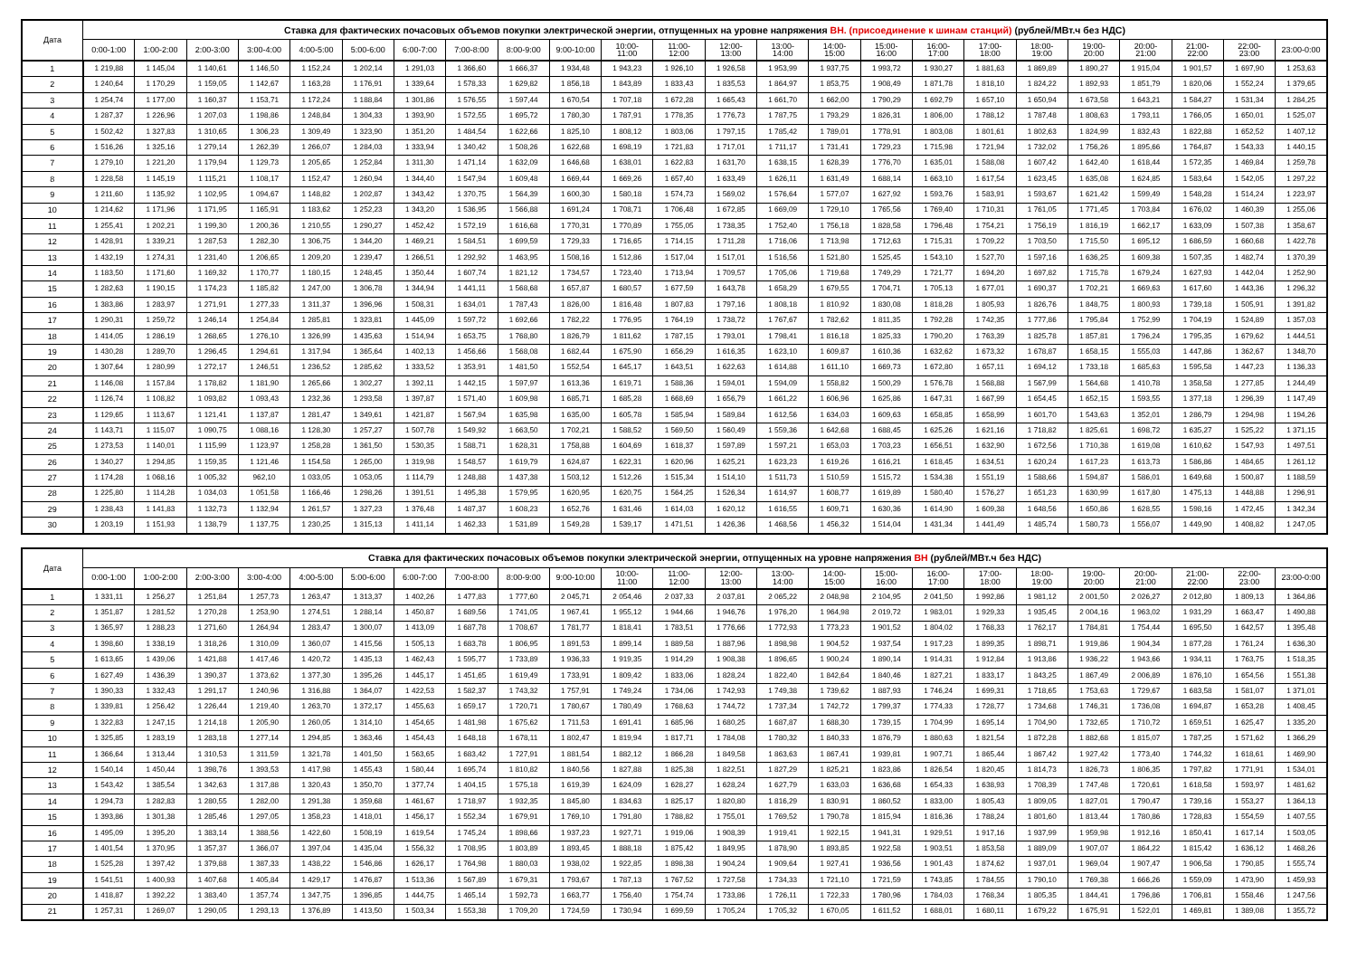| Дата | Ставка для фактических почасовых объемов покупки электрической энергии, отпущенных на уровне напряжения ВН. (присоединение к шинам станций) (рублей/МВт.ч без НДС) | | | | | | | | | | | | | | | | | | | | | | | |
| --- | --- | --- | --- | --- | --- | --- | --- | --- | --- | --- | --- | --- | --- | --- | --- | --- | --- | --- | --- | --- | --- | --- | --- | --- |
| | 0:00-1:00 | 1:00-2:00 | 2:00-3:00 | 3:00-4:00 | 4:00-5:00 | 5:00-6:00 | 6:00-7:00 | 7:00-8:00 | 8:00-9:00 | 9:00-10:00 | 10:00- 11:00 | 11:00- 12:00 | 12:00- 13:00 | 13:00- 14:00 | 14:00- 15:00 | 15:00- 16:00 | 16:00- 17:00 | 17:00- 18:00 | 18:00- 19:00 | 19:00- 20:00 | 20:00- 21:00 | 21:00- 22:00 | 22:00- 23:00 | 23:00-0:00 |
| 1 | 1 219,88 | 1 145,04 | 1 140,61 | 1 146,50 | 1 152,24 | 1 202,14 | 1 291,03 | 1 366,60 | 1 666,37 | 1 934,48 | 1 943,23 | 1 926,10 | 1 926,58 | 1 953,99 | 1 937,75 | 1 993,72 | 1 930,27 | 1 881,63 | 1 869,89 | 1 890,27 | 1 915,04 | 1 901,57 | 1 697,90 | 1 253,63 |
| 2 | 1 240,64 | 1 170,29 | 1 159,05 | 1 142,67 | 1 163,28 | 1 176,91 | 1 339,64 | 1 578,33 | 1 629,82 | 1 856,18 | 1 843,89 | 1 833,43 | 1 835,53 | 1 864,97 | 1 853,75 | 1 908,49 | 1 871,78 | 1 818,10 | 1 824,22 | 1 892,93 | 1 851,79 | 1 820,06 | 1 552,24 | 1 379,65 |
| 3 | 1 254,74 | 1 177,00 | 1 160,37 | 1 153,71 | 1 172,24 | 1 188,84 | 1 301,86 | 1 576,55 | 1 597,44 | 1 670,54 | 1 707,18 | 1 672,28 | 1 665,43 | 1 661,70 | 1 662,00 | 1 790,29 | 1 692,79 | 1 657,10 | 1 650,94 | 1 673,58 | 1 643,21 | 1 584,27 | 1 531,34 | 1 284,25 |
| 4 | 1 287,37 | 1 226,96 | 1 207,03 | 1 198,86 | 1 248,84 | 1 304,33 | 1 393,90 | 1 572,55 | 1 695,72 | 1 780,30 | 1 787,91 | 1 778,35 | 1 776,73 | 1 787,75 | 1 793,29 | 1 826,31 | 1 806,00 | 1 788,12 | 1 787,48 | 1 808,63 | 1 793,11 | 1 766,05 | 1 650,01 | 1 525,07 |
| 5 | 1 502,42 | 1 327,83 | 1 310,65 | 1 306,23 | 1 309,49 | 1 323,90 | 1 351,20 | 1 484,54 | 1 622,66 | 1 825,10 | 1 808,12 | 1 803,06 | 1 797,15 | 1 785,42 | 1 789,01 | 1 778,91 | 1 803,08 | 1 801,61 | 1 802,63 | 1 824,99 | 1 832,43 | 1 822,88 | 1 652,52 | 1 407,12 |
| 6 | 1 516,26 | 1 325,16 | 1 279,14 | 1 262,39 | 1 266,07 | 1 284,03 | 1 333,94 | 1 340,42 | 1 508,26 | 1 622,68 | 1 698,19 | 1 721,83 | 1 717,01 | 1 711,17 | 1 731,41 | 1 729,23 | 1 715,98 | 1 721,94 | 1 732,02 | 1 756,26 | 1 895,66 | 1 764,87 | 1 543,33 | 1 440,15 |
| 7 | 1 279,10 | 1 221,20 | 1 179,94 | 1 129,73 | 1 205,65 | 1 252,84 | 1 311,30 | 1 471,14 | 1 632,09 | 1 646,68 | 1 638,01 | 1 622,83 | 1 631,70 | 1 638,15 | 1 628,39 | 1 776,70 | 1 635,01 | 1 588,08 | 1 607,42 | 1 642,40 | 1 618,44 | 1 572,35 | 1 469,84 | 1 259,78 |
| 8 | 1 228,58 | 1 145,19 | 1 115,21 | 1 108,17 | 1 152,47 | 1 260,94 | 1 344,40 | 1 547,94 | 1 609,48 | 1 669,44 | 1 669,26 | 1 657,40 | 1 633,49 | 1 626,11 | 1 631,49 | 1 688,14 | 1 663,10 | 1 617,54 | 1 623,45 | 1 635,08 | 1 624,85 | 1 583,64 | 1 542,05 | 1 297,22 |
| 9 | 1 211,60 | 1 135,92 | 1 102,95 | 1 094,67 | 1 148,82 | 1 202,87 | 1 343,42 | 1 370,75 | 1 564,39 | 1 600,30 | 1 580,18 | 1 574,73 | 1 569,02 | 1 576,64 | 1 577,07 | 1 627,92 | 1 593,76 | 1 583,91 | 1 593,67 | 1 621,42 | 1 599,49 | 1 548,28 | 1 514,24 | 1 223,97 |
| 10 | 1 214,62 | 1 171,96 | 1 171,95 | 1 165,91 | 1 183,62 | 1 252,23 | 1 343,20 | 1 536,95 | 1 566,88 | 1 691,24 | 1 708,71 | 1 706,48 | 1 672,85 | 1 669,09 | 1 729,10 | 1 765,56 | 1 769,40 | 1 710,31 | 1 761,05 | 1 771,45 | 1 703,84 | 1 676,02 | 1 460,39 | 1 255,06 |
| 11 | 1 255,41 | 1 202,21 | 1 199,30 | 1 200,36 | 1 210,55 | 1 290,27 | 1 452,42 | 1 572,19 | 1 616,68 | 1 770,31 | 1 770,89 | 1 755,05 | 1 738,35 | 1 752,40 | 1 756,18 | 1 828,58 | 1 796,48 | 1 754,21 | 1 756,19 | 1 816,19 | 1 662,17 | 1 633,09 | 1 507,38 | 1 358,67 |
| 12 | 1 428,91 | 1 339,21 | 1 287,53 | 1 282,30 | 1 306,75 | 1 344,20 | 1 469,21 | 1 584,51 | 1 699,59 | 1 729,33 | 1 716,65 | 1 714,15 | 1 711,28 | 1 716,06 | 1 713,98 | 1 712,63 | 1 715,31 | 1 709,22 | 1 703,50 | 1 715,50 | 1 695,12 | 1 686,59 | 1 660,68 | 1 422,78 |
| 13 | 1 432,19 | 1 274,31 | 1 231,40 | 1 206,65 | 1 209,20 | 1 239,47 | 1 266,51 | 1 292,92 | 1 463,95 | 1 508,16 | 1 512,86 | 1 517,04 | 1 517,01 | 1 516,56 | 1 521,80 | 1 525,45 | 1 543,10 | 1 527,70 | 1 597,16 | 1 636,25 | 1 609,38 | 1 507,35 | 1 482,74 | 1 370,39 |
| 14 | 1 183,50 | 1 171,60 | 1 169,32 | 1 170,77 | 1 180,15 | 1 248,45 | 1 350,44 | 1 607,74 | 1 821,12 | 1 734,57 | 1 723,40 | 1 713,94 | 1 709,57 | 1 705,06 | 1 719,68 | 1 749,29 | 1 721,77 | 1 694,20 | 1 697,82 | 1 715,78 | 1 679,24 | 1 627,93 | 1 442,04 | 1 252,90 |
| 15 | 1 282,63 | 1 190,15 | 1 174,23 | 1 185,82 | 1 247,00 | 1 306,78 | 1 344,94 | 1 441,11 | 1 568,68 | 1 657,87 | 1 680,57 | 1 677,59 | 1 643,78 | 1 658,29 | 1 679,55 | 1 704,71 | 1 705,13 | 1 677,01 | 1 690,37 | 1 702,21 | 1 669,63 | 1 617,60 | 1 443,36 | 1 296,32 |
| 16 | 1 383,86 | 1 283,97 | 1 271,91 | 1 277,33 | 1 311,37 | 1 396,96 | 1 508,31 | 1 634,01 | 1 787,43 | 1 826,00 | 1 816,48 | 1 807,83 | 1 797,16 | 1 808,18 | 1 810,92 | 1 830,08 | 1 818,28 | 1 805,93 | 1 826,76 | 1 848,75 | 1 800,93 | 1 739,18 | 1 505,91 | 1 391,82 |
| 17 | 1 290,31 | 1 259,72 | 1 246,14 | 1 254,84 | 1 285,81 | 1 323,81 | 1 445,09 | 1 597,72 | 1 692,66 | 1 782,22 | 1 776,95 | 1 764,19 | 1 738,72 | 1 767,67 | 1 782,62 | 1 811,35 | 1 792,28 | 1 742,35 | 1 777,86 | 1 795,84 | 1 752,99 | 1 704,19 | 1 524,89 | 1 357,03 |
| 18 | 1 414,05 | 1 286,19 | 1 268,65 | 1 276,10 | 1 326,99 | 1 435,63 | 1 514,94 | 1 653,75 | 1 768,80 | 1 826,79 | 1 811,62 | 1 787,15 | 1 793,01 | 1 798,41 | 1 816,18 | 1 825,33 | 1 790,20 | 1 763,39 | 1 825,78 | 1 857,81 | 1 796,24 | 1 795,35 | 1 679,62 | 1 444,51 |
| 19 | 1 430,28 | 1 289,70 | 1 296,45 | 1 294,61 | 1 317,94 | 1 365,64 | 1 402,13 | 1 456,66 | 1 568,08 | 1 682,44 | 1 675,90 | 1 656,29 | 1 616,35 | 1 623,10 | 1 609,87 | 1 610,36 | 1 632,62 | 1 673,32 | 1 678,87 | 1 658,15 | 1 555,03 | 1 447,86 | 1 362,67 | 1 348,70 |
| 20 | 1 307,64 | 1 280,99 | 1 272,17 | 1 246,51 | 1 236,52 | 1 285,62 | 1 333,52 | 1 353,91 | 1 481,50 | 1 552,54 | 1 645,17 | 1 643,51 | 1 622,63 | 1 614,88 | 1 611,10 | 1 669,73 | 1 672,80 | 1 657,11 | 1 694,12 | 1 733,18 | 1 685,63 | 1 595,58 | 1 447,23 | 1 136,33 |
| 21 | 1 146,08 | 1 157,84 | 1 178,82 | 1 181,90 | 1 265,66 | 1 302,27 | 1 392,11 | 1 442,15 | 1 597,97 | 1 613,36 | 1 619,71 | 1 588,36 | 1 594,01 | 1 594,09 | 1 558,82 | 1 500,29 | 1 576,78 | 1 568,88 | 1 567,99 | 1 564,68 | 1 410,78 | 1 358,58 | 1 277,85 | 1 244,49 |
| 22 | 1 126,74 | 1 108,82 | 1 093,82 | 1 093,43 | 1 232,36 | 1 293,58 | 1 397,87 | 1 571,40 | 1 609,98 | 1 685,71 | 1 685,28 | 1 668,69 | 1 656,79 | 1 661,22 | 1 606,96 | 1 625,86 | 1 647,31 | 1 667,99 | 1 654,45 | 1 652,15 | 1 593,55 | 1 377,18 | 1 296,39 | 1 147,49 |
| 23 | 1 129,65 | 1 113,67 | 1 121,41 | 1 137,87 | 1 281,47 | 1 349,61 | 1 421,87 | 1 567,94 | 1 635,98 | 1 635,00 | 1 605,78 | 1 585,94 | 1 589,84 | 1 612,56 | 1 634,03 | 1 609,63 | 1 658,85 | 1 658,99 | 1 601,70 | 1 543,63 | 1 352,01 | 1 286,79 | 1 294,98 | 1 194,26 |
| 24 | 1 143,71 | 1 115,07 | 1 090,75 | 1 088,16 | 1 128,30 | 1 257,27 | 1 507,78 | 1 549,92 | 1 663,50 | 1 702,21 | 1 588,52 | 1 569,50 | 1 560,49 | 1 559,36 | 1 642,68 | 1 688,45 | 1 625,26 | 1 621,16 | 1 718,82 | 1 825,61 | 1 698,72 | 1 635,27 | 1 525,22 | 1 371,15 |
| 25 | 1 273,53 | 1 140,01 | 1 115,99 | 1 123,97 | 1 258,28 | 1 361,50 | 1 530,35 | 1 588,71 | 1 628,31 | 1 758,88 | 1 604,69 | 1 618,37 | 1 597,89 | 1 597,21 | 1 653,03 | 1 703,23 | 1 656,51 | 1 632,90 | 1 672,56 | 1 710,38 | 1 619,08 | 1 610,62 | 1 547,93 | 1 497,51 |
| 26 | 1 340,27 | 1 294,85 | 1 159,35 | 1 121,46 | 1 154,58 | 1 265,00 | 1 319,98 | 1 548,57 | 1 619,79 | 1 624,87 | 1 622,31 | 1 620,96 | 1 625,21 | 1 623,23 | 1 619,26 | 1 616,21 | 1 618,45 | 1 634,51 | 1 620,24 | 1 617,23 | 1 613,73 | 1 586,86 | 1 484,65 | 1 261,12 |
| 27 | 1 174,28 | 1 068,16 | 1 005,32 | 962,10 | 1 033,05 | 1 053,05 | 1 114,79 | 1 248,88 | 1 437,38 | 1 503,12 | 1 512,26 | 1 515,34 | 1 514,10 | 1 511,73 | 1 510,59 | 1 515,72 | 1 534,38 | 1 551,19 | 1 588,66 | 1 594,87 | 1 586,01 | 1 649,68 | 1 500,87 | 1 188,59 |
| 28 | 1 225,80 | 1 114,28 | 1 034,03 | 1 051,58 | 1 166,46 | 1 298,26 | 1 391,51 | 1 495,38 | 1 579,95 | 1 620,95 | 1 620,75 | 1 564,25 | 1 526,34 | 1 614,97 | 1 608,77 | 1 619,89 | 1 580,40 | 1 576,27 | 1 651,23 | 1 630,99 | 1 617,80 | 1 475,13 | 1 448,88 | 1 296,91 |
| 29 | 1 238,43 | 1 141,83 | 1 132,73 | 1 132,94 | 1 261,57 | 1 327,23 | 1 376,48 | 1 487,37 | 1 608,23 | 1 652,76 | 1 631,46 | 1 614,03 | 1 620,12 | 1 616,55 | 1 609,71 | 1 630,36 | 1 614,90 | 1 609,38 | 1 648,56 | 1 650,86 | 1 628,55 | 1 598,16 | 1 472,45 | 1 342,34 |
| 30 | 1 203,19 | 1 151,93 | 1 138,79 | 1 137,75 | 1 230,25 | 1 315,13 | 1 411,14 | 1 462,33 | 1 531,89 | 1 549,28 | 1 539,17 | 1 471,51 | 1 426,36 | 1 468,56 | 1 456,32 | 1 514,04 | 1 431,34 | 1 441,49 | 1 485,74 | 1 580,73 | 1 556,07 | 1 449,90 | 1 408,82 | 1 247,05 |
| Дата | Ставка для фактических почасовых объемов покупки электрической энергии, отпущенных на уровне напряжения ВН (рублей/МВт.ч без НДС) | | | | | | | | | | | | | | | | | | | | | | | |
| --- | --- | --- | --- | --- | --- | --- | --- | --- | --- | --- | --- | --- | --- | --- | --- | --- | --- | --- | --- | --- | --- | --- | --- | --- |
| | 0:00-1:00 | 1:00-2:00 | 2:00-3:00 | 3:00-4:00 | 4:00-5:00 | 5:00-6:00 | 6:00-7:00 | 7:00-8:00 | 8:00-9:00 | 9:00-10:00 | 10:00- 11:00 | 11:00- 12:00 | 12:00- 13:00 | 13:00- 14:00 | 14:00- 15:00 | 15:00- 16:00 | 16:00- 17:00 | 17:00- 18:00 | 18:00- 19:00 | 19:00- 20:00 | 20:00- 21:00 | 21:00- 22:00 | 22:00- 23:00 | 23:00-0:00 |
| 1 | 1 331,11 | 1 256,27 | 1 251,84 | 1 257,73 | 1 263,47 | 1 313,37 | 1 402,26 | 1 477,83 | 1 777,60 | 2 045,71 | 2 054,46 | 2 037,33 | 2 037,81 | 2 065,22 | 2 048,98 | 2 104,95 | 2 041,50 | 1 992,86 | 1 981,12 | 2 001,50 | 2 026,27 | 2 012,80 | 1 809,13 | 1 364,86 |
| 2 | 1 351,87 | 1 281,52 | 1 270,28 | 1 253,90 | 1 274,51 | 1 288,14 | 1 450,87 | 1 689,56 | 1 741,05 | 1 967,41 | 1 955,12 | 1 944,66 | 1 946,76 | 1 976,20 | 1 964,98 | 2 019,72 | 1 983,01 | 1 929,33 | 1 935,45 | 2 004,16 | 1 963,02 | 1 931,29 | 1 663,47 | 1 490,88 |
| 3 | 1 365,97 | 1 288,23 | 1 271,60 | 1 264,94 | 1 283,47 | 1 300,07 | 1 413,09 | 1 687,78 | 1 708,67 | 1 781,77 | 1 818,41 | 1 783,51 | 1 776,66 | 1 772,93 | 1 773,23 | 1 901,52 | 1 804,02 | 1 768,33 | 1 762,17 | 1 784,81 | 1 754,44 | 1 695,50 | 1 642,57 | 1 395,48 |
| 4 | 1 398,60 | 1 338,19 | 1 318,26 | 1 310,09 | 1 360,07 | 1 415,56 | 1 505,13 | 1 683,78 | 1 806,95 | 1 891,53 | 1 899,14 | 1 889,58 | 1 887,96 | 1 898,98 | 1 904,52 | 1 937,54 | 1 917,23 | 1 899,35 | 1 898,71 | 1 919,86 | 1 904,34 | 1 877,28 | 1 761,24 | 1 636,30 |
| 5 | 1 613,65 | 1 439,06 | 1 421,88 | 1 417,46 | 1 420,72 | 1 435,13 | 1 462,43 | 1 595,77 | 1 733,89 | 1 936,33 | 1 919,35 | 1 914,29 | 1 908,38 | 1 896,65 | 1 900,24 | 1 890,14 | 1 914,31 | 1 912,84 | 1 913,86 | 1 936,22 | 1 943,66 | 1 934,11 | 1 763,75 | 1 518,35 |
| 6 | 1 627,49 | 1 436,39 | 1 390,37 | 1 373,62 | 1 377,30 | 1 395,26 | 1 445,17 | 1 451,65 | 1 619,49 | 1 733,91 | 1 809,42 | 1 833,06 | 1 828,24 | 1 822,40 | 1 842,64 | 1 840,46 | 1 827,21 | 1 833,17 | 1 843,25 | 1 867,49 | 2 006,89 | 1 876,10 | 1 654,56 | 1 551,38 |
| 7 | 1 390,33 | 1 332,43 | 1 291,17 | 1 240,96 | 1 316,88 | 1 364,07 | 1 422,53 | 1 582,37 | 1 743,32 | 1 757,91 | 1 749,24 | 1 734,06 | 1 742,93 | 1 749,38 | 1 739,62 | 1 887,93 | 1 746,24 | 1 699,31 | 1 718,65 | 1 753,63 | 1 729,67 | 1 683,58 | 1 581,07 | 1 371,01 |
| 8 | 1 339,81 | 1 256,42 | 1 226,44 | 1 219,40 | 1 263,70 | 1 372,17 | 1 455,63 | 1 659,17 | 1 720,71 | 1 780,67 | 1 780,49 | 1 768,63 | 1 744,72 | 1 737,34 | 1 742,72 | 1 799,37 | 1 774,33 | 1 728,77 | 1 734,68 | 1 746,31 | 1 736,08 | 1 694,87 | 1 653,28 | 1 408,45 |
| 9 | 1 322,83 | 1 247,15 | 1 214,18 | 1 205,90 | 1 260,05 | 1 314,10 | 1 454,65 | 1 481,98 | 1 675,62 | 1 711,53 | 1 691,41 | 1 685,96 | 1 680,25 | 1 687,87 | 1 688,30 | 1 739,15 | 1 704,99 | 1 695,14 | 1 704,90 | 1 732,65 | 1 710,72 | 1 659,51 | 1 625,47 | 1 335,20 |
| 10 | 1 325,85 | 1 283,19 | 1 283,18 | 1 277,14 | 1 294,85 | 1 363,46 | 1 454,43 | 1 648,18 | 1 678,11 | 1 802,47 | 1 819,94 | 1 817,71 | 1 784,08 | 1 780,32 | 1 840,33 | 1 876,79 | 1 880,63 | 1 821,54 | 1 872,28 | 1 882,68 | 1 815,07 | 1 787,25 | 1 571,62 | 1 366,29 |
| 11 | 1 366,64 | 1 313,44 | 1 310,53 | 1 311,59 | 1 321,78 | 1 401,50 | 1 563,65 | 1 683,42 | 1 727,91 | 1 881,54 | 1 882,12 | 1 866,28 | 1 849,58 | 1 863,63 | 1 867,41 | 1 939,81 | 1 907,71 | 1 865,44 | 1 867,42 | 1 927,42 | 1 773,40 | 1 744,32 | 1 618,61 | 1 469,90 |
| 12 | 1 540,14 | 1 450,44 | 1 398,76 | 1 393,53 | 1 417,98 | 1 455,43 | 1 580,44 | 1 695,74 | 1 810,82 | 1 840,56 | 1 827,88 | 1 825,38 | 1 822,51 | 1 827,29 | 1 825,21 | 1 823,86 | 1 826,54 | 1 820,45 | 1 814,73 | 1 826,73 | 1 806,35 | 1 797,82 | 1 771,91 | 1 534,01 |
| 13 | 1 543,42 | 1 385,54 | 1 342,63 | 1 317,88 | 1 320,43 | 1 350,70 | 1 377,74 | 1 404,15 | 1 575,18 | 1 619,39 | 1 624,09 | 1 628,27 | 1 628,24 | 1 627,79 | 1 633,03 | 1 636,68 | 1 654,33 | 1 638,93 | 1 708,39 | 1 747,48 | 1 720,61 | 1 618,58 | 1 593,97 | 1 481,62 |
| 14 | 1 294,73 | 1 282,83 | 1 280,55 | 1 282,00 | 1 291,38 | 1 359,68 | 1 461,67 | 1 718,97 | 1 932,35 | 1 845,80 | 1 834,63 | 1 825,17 | 1 820,80 | 1 816,29 | 1 830,91 | 1 860,52 | 1 833,00 | 1 805,43 | 1 809,05 | 1 827,01 | 1 790,47 | 1 739,16 | 1 553,27 | 1 364,13 |
| 15 | 1 393,86 | 1 301,38 | 1 285,46 | 1 297,05 | 1 358,23 | 1 418,01 | 1 456,17 | 1 552,34 | 1 679,91 | 1 769,10 | 1 791,80 | 1 788,82 | 1 755,01 | 1 769,52 | 1 790,78 | 1 815,94 | 1 816,36 | 1 788,24 | 1 801,60 | 1 813,44 | 1 780,86 | 1 728,83 | 1 554,59 | 1 407,55 |
| 16 | 1 495,09 | 1 395,20 | 1 383,14 | 1 388,56 | 1 422,60 | 1 508,19 | 1 619,54 | 1 745,24 | 1 898,66 | 1 937,23 | 1 927,71 | 1 919,06 | 1 908,39 | 1 919,41 | 1 922,15 | 1 941,31 | 1 929,51 | 1 917,16 | 1 937,99 | 1 959,98 | 1 912,16 | 1 850,41 | 1 617,14 | 1 503,05 |
| 17 | 1 401,54 | 1 370,95 | 1 357,37 | 1 366,07 | 1 397,04 | 1 435,04 | 1 556,32 | 1 708,95 | 1 803,89 | 1 893,45 | 1 888,18 | 1 875,42 | 1 849,95 | 1 878,90 | 1 893,85 | 1 922,58 | 1 903,51 | 1 853,58 | 1 889,09 | 1 907,07 | 1 864,22 | 1 815,42 | 1 636,12 | 1 468,26 |
| 18 | 1 525,28 | 1 397,42 | 1 379,88 | 1 387,33 | 1 438,22 | 1 546,86 | 1 626,17 | 1 764,98 | 1 880,03 | 1 938,02 | 1 922,85 | 1 898,38 | 1 904,24 | 1 909,64 | 1 927,41 | 1 936,56 | 1 901,43 | 1 874,62 | 1 937,01 | 1 969,04 | 1 907,47 | 1 906,58 | 1 790,85 | 1 555,74 |
| 19 | 1 541,51 | 1 400,93 | 1 407,68 | 1 405,84 | 1 429,17 | 1 476,87 | 1 513,36 | 1 567,89 | 1 679,31 | 1 793,67 | 1 787,13 | 1 767,52 | 1 727,58 | 1 734,33 | 1 721,10 | 1 721,59 | 1 743,85 | 1 784,55 | 1 790,10 | 1 769,38 | 1 666,26 | 1 559,09 | 1 473,90 | 1 459,93 |
| 20 | 1 418,87 | 1 392,22 | 1 383,40 | 1 357,74 | 1 347,75 | 1 396,85 | 1 444,75 | 1 465,14 | 1 592,73 | 1 663,77 | 1 756,40 | 1 754,74 | 1 733,86 | 1 726,11 | 1 722,33 | 1 780,96 | 1 784,03 | 1 768,34 | 1 805,35 | 1 844,41 | 1 796,86 | 1 706,81 | 1 558,46 | 1 247,56 |
| 21 | 1 257,31 | 1 269,07 | 1 290,05 | 1 293,13 | 1 376,89 | 1 413,50 | 1 503,34 | 1 553,38 | 1 709,20 | 1 724,59 | 1 730,94 | 1 699,59 | 1 705,24 | 1 705,32 | 1 670,05 | 1 611,52 | 1 688,01 | 1 680,11 | 1 679,22 | 1 675,91 | 1 522,01 | 1 469,81 | 1 389,08 | 1 355,72 |